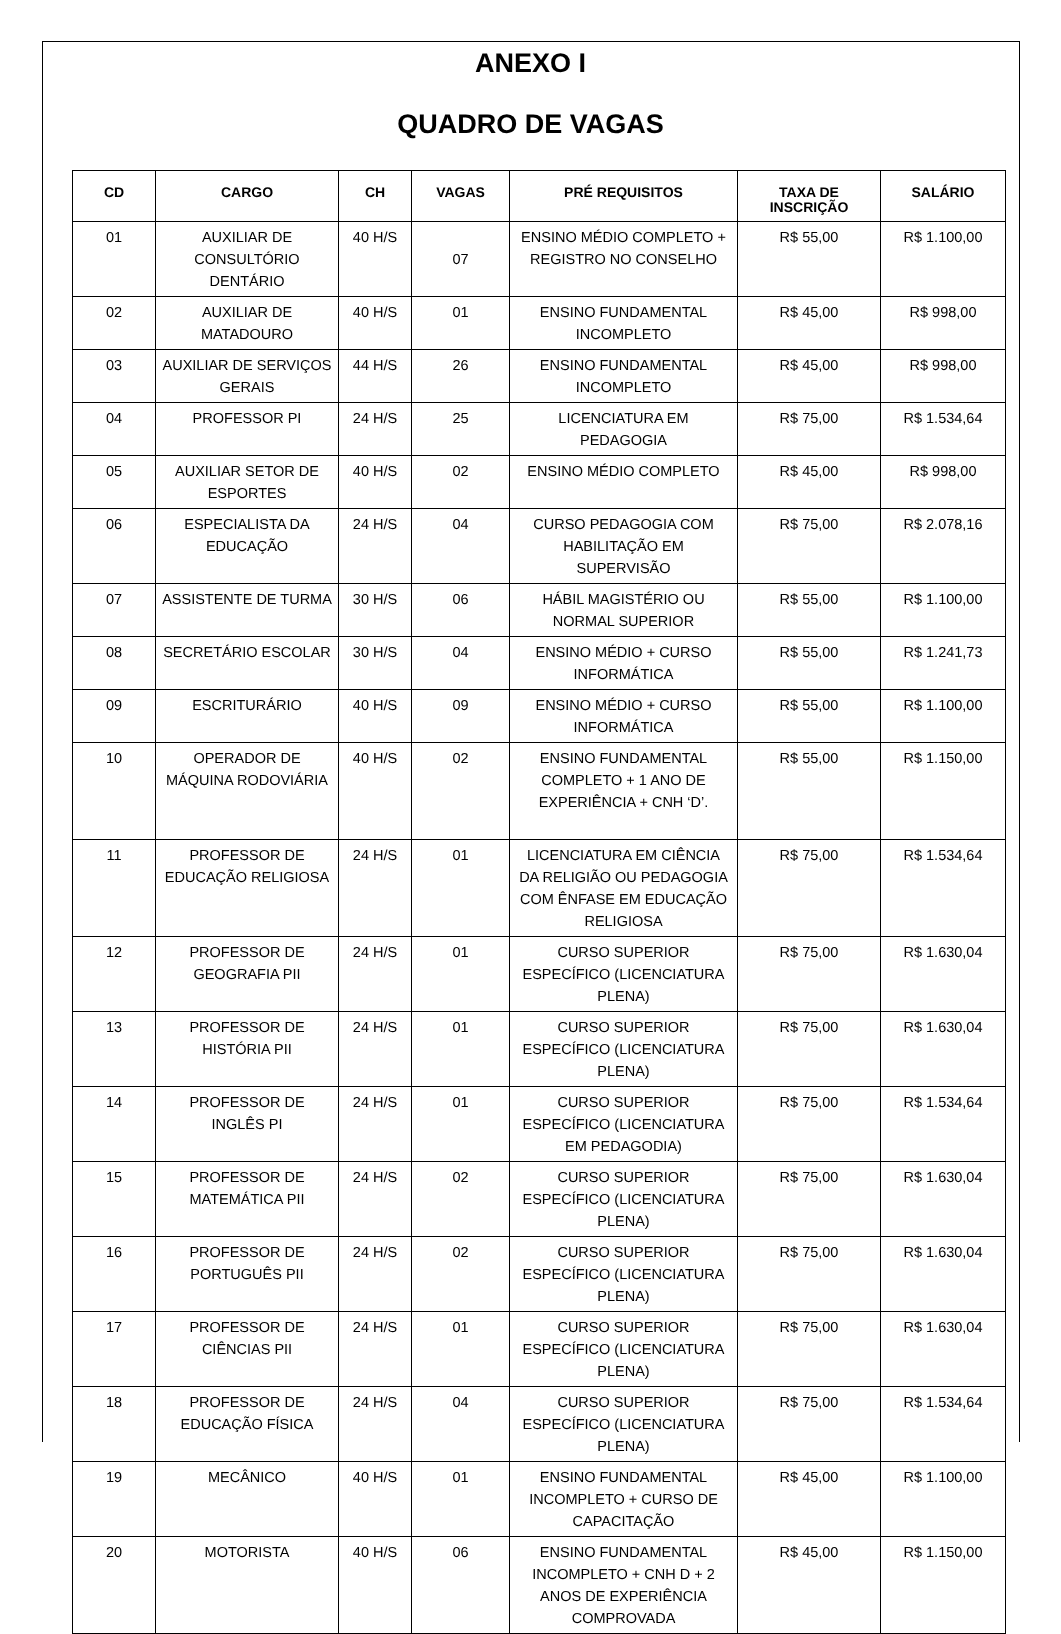ANEXO I
QUADRO DE VAGAS
| CD | CARGO | CH | VAGAS | PRÉ REQUISITOS | TAXA DE INSCRIÇÃO | SALÁRIO |
| --- | --- | --- | --- | --- | --- | --- |
| 01 | AUXILIAR DE CONSULTÓRIO DENTÁRIO | 40 H/S | 07 | ENSINO MÉDIO COMPLETO + REGISTRO NO CONSELHO | R$ 55,00 | R$ 1.100,00 |
| 02 | AUXILIAR DE MATADOURO | 40 H/S | 01 | ENSINO FUNDAMENTAL INCOMPLETO | R$ 45,00 | R$ 998,00 |
| 03 | AUXILIAR DE SERVIÇOS GERAIS | 44 H/S | 26 | ENSINO FUNDAMENTAL INCOMPLETO | R$ 45,00 | R$ 998,00 |
| 04 | PROFESSOR PI | 24 H/S | 25 | LICENCIATURA EM PEDAGOGIA | R$ 75,00 | R$ 1.534,64 |
| 05 | AUXILIAR SETOR DE ESPORTES | 40 H/S | 02 | ENSINO MÉDIO COMPLETO | R$ 45,00 | R$ 998,00 |
| 06 | ESPECIALISTA DA EDUCAÇÃO | 24 H/S | 04 | CURSO PEDAGOGIA COM HABILITAÇÃO EM SUPERVISÃO | R$ 75,00 | R$ 2.078,16 |
| 07 | ASSISTENTE DE TURMA | 30 H/S | 06 | HÁBIL MAGISTÉRIO OU NORMAL SUPERIOR | R$ 55,00 | R$ 1.100,00 |
| 08 | SECRETÁRIO ESCOLAR | 30 H/S | 04 | ENSINO MÉDIO + CURSO INFORMÁTICA | R$ 55,00 | R$ 1.241,73 |
| 09 | ESCRITURÁRIO | 40 H/S | 09 | ENSINO MÉDIO + CURSO INFORMÁTICA | R$ 55,00 | R$ 1.100,00 |
| 10 | OPERADOR DE MÁQUINA RODOVIÁRIA | 40 H/S | 02 | ENSINO FUNDAMENTAL COMPLETO + 1 ANO DE EXPERIÊNCIA + CNH ‘D’. | R$ 55,00 | R$ 1.150,00 |
| 11 | PROFESSOR DE EDUCAÇÃO RELIGIOSA | 24 H/S | 01 | LICENCIATURA EM CIÊNCIA DA RELIGIÃO OU PEDAGOGIA COM ÊNFASE EM EDUCAÇÃO RELIGIOSA | R$ 75,00 | R$ 1.534,64 |
| 12 | PROFESSOR DE GEOGRAFIA PII | 24 H/S | 01 | CURSO SUPERIOR ESPECÍFICO (LICENCIATURA PLENA) | R$ 75,00 | R$ 1.630,04 |
| 13 | PROFESSOR DE HISTÓRIA PII | 24 H/S | 01 | CURSO SUPERIOR ESPECÍFICO (LICENCIATURA PLENA) | R$ 75,00 | R$ 1.630,04 |
| 14 | PROFESSOR DE INGLÊS PI | 24 H/S | 01 | CURSO SUPERIOR ESPECÍFICO (LICENCIATURA EM PEDAGODIA) | R$ 75,00 | R$ 1.534,64 |
| 15 | PROFESSOR DE MATEMÁTICA PII | 24 H/S | 02 | CURSO SUPERIOR ESPECÍFICO (LICENCIATURA PLENA) | R$ 75,00 | R$ 1.630,04 |
| 16 | PROFESSOR DE PORTUGUÊS PII | 24 H/S | 02 | CURSO SUPERIOR ESPECÍFICO (LICENCIATURA PLENA) | R$ 75,00 | R$ 1.630,04 |
| 17 | PROFESSOR DE CIÊNCIAS PII | 24 H/S | 01 | CURSO SUPERIOR ESPECÍFICO (LICENCIATURA PLENA) | R$ 75,00 | R$ 1.630,04 |
| 18 | PROFESSOR DE EDUCAÇÃO FÍSICA | 24 H/S | 04 | CURSO SUPERIOR ESPECÍFICO (LICENCIATURA PLENA) | R$ 75,00 | R$ 1.534,64 |
| 19 | MECÂNICO | 40 H/S | 01 | ENSINO FUNDAMENTAL INCOMPLETO + CURSO DE CAPACITAÇÃO | R$ 45,00 | R$ 1.100,00 |
| 20 | MOTORISTA | 40 H/S | 06 | ENSINO FUNDAMENTAL INCOMPLETO + CNH D + 2 ANOS DE EXPERIÊNCIA COMPROVADA | R$ 45,00 | R$ 1.150,00 |